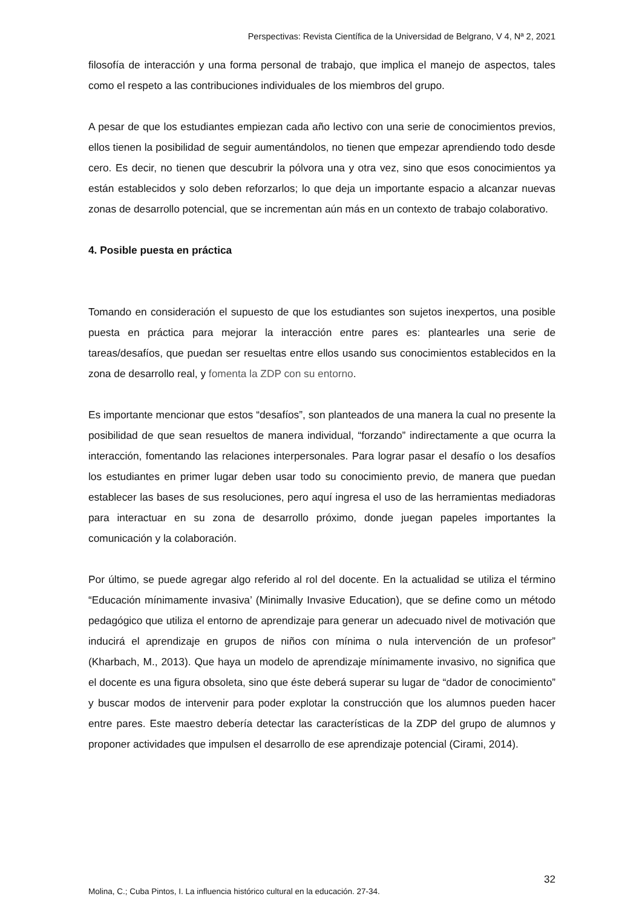Perspectivas: Revista Científica de la Universidad de Belgrano, V 4, Nª 2, 2021
filosofía de interacción y una forma personal de trabajo, que implica el manejo de aspectos, tales como el respeto a las contribuciones individuales de los miembros del grupo.
A pesar de que los estudiantes empiezan cada año lectivo con una serie de conocimientos previos, ellos tienen la posibilidad de seguir aumentándolos, no tienen que empezar aprendiendo todo desde cero. Es decir, no tienen que descubrir la pólvora una y otra vez, sino que esos conocimientos ya están establecidos y solo deben reforzarlos; lo que deja un importante espacio a alcanzar nuevas zonas de desarrollo potencial, que se incrementan aún más en un contexto de trabajo colaborativo.
4. Posible puesta en práctica
Tomando en consideración el supuesto de que los estudiantes son sujetos inexpertos, una posible puesta en práctica para mejorar la interacción entre pares es: plantearles una serie de tareas/desafíos, que puedan ser resueltas entre ellos usando sus conocimientos establecidos en la zona de desarrollo real, y fomenta la ZDP con su entorno.
Es importante mencionar que estos “desafíos”, son planteados de una manera la cual no presente la posibilidad de que sean resueltos de manera individual, “forzando” indirectamente a que ocurra la interacción, fomentando las relaciones interpersonales. Para lograr pasar el desafío o los desafíos los estudiantes en primer lugar deben usar todo su conocimiento previo, de manera que puedan establecer las bases de sus resoluciones, pero aquí ingresa el uso de las herramientas mediadoras para interactuar en su zona de desarrollo próximo, donde juegan papeles importantes la comunicación y la colaboración.
Por último, se puede agregar algo referido al rol del docente. En la actualidad se utiliza el término “Educación mínimamente invasiva’ (Minimally Invasive Education), que se define como un método pedagógico que utiliza el entorno de aprendizaje para generar un adecuado nivel de motivación que inducirá el aprendizaje en grupos de niños con mínima o nula intervención de un profesor” (Kharbach, M., 2013). Que haya un modelo de aprendizaje mínimamente invasivo, no significa que el docente es una figura obsoleta, sino que éste deberá superar su lugar de “dador de conocimiento” y buscar modos de intervenir para poder explotar la construcción que los alumnos pueden hacer entre pares. Este maestro debería detectar las características de la ZDP del grupo de alumnos y proponer actividades que impulsen el desarrollo de ese aprendizaje potencial (Cirami, 2014).
32
Molina, C.; Cuba Pintos, I. La influencia histórico cultural en la educación. 27-34.